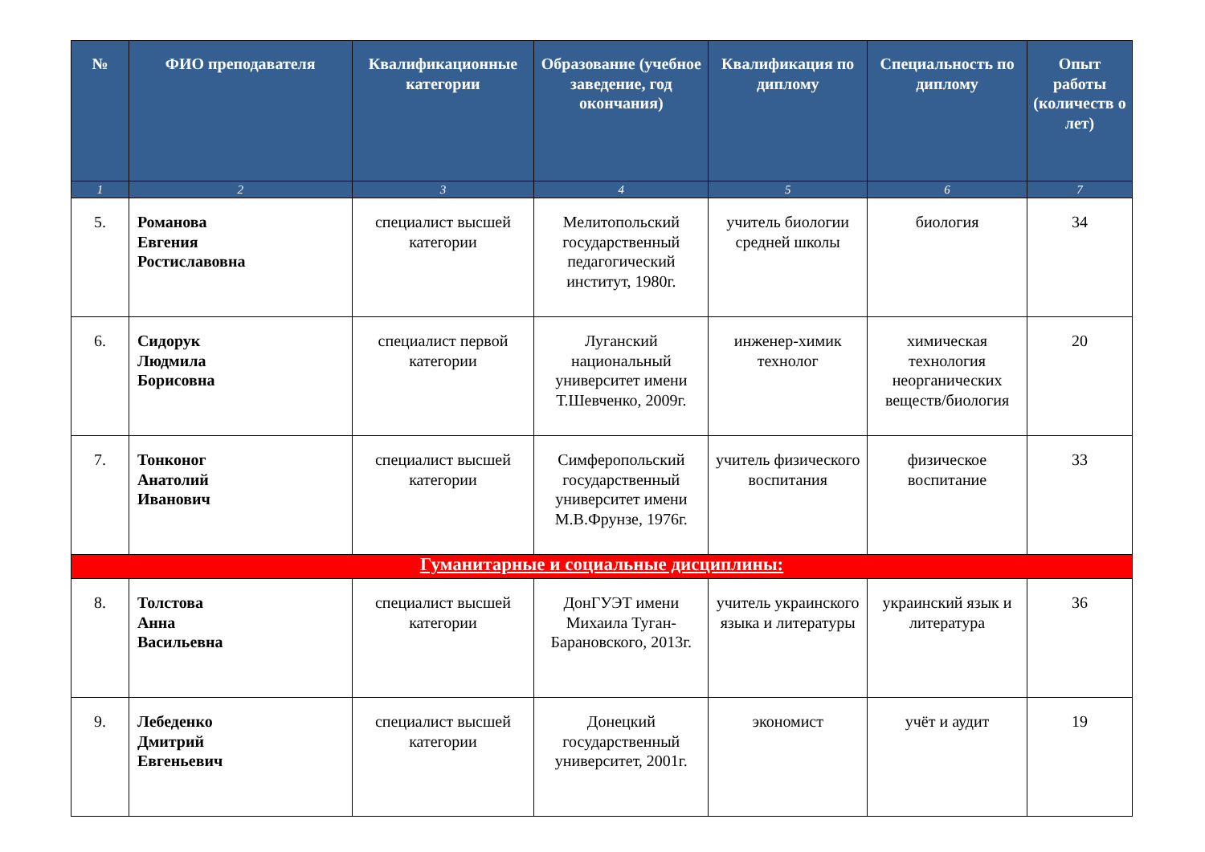| № | ФИО преподавателя | Квалификационные категории | Образование (учебное заведение, год окончания) | Квалификация по диплому | Специальность по диплому | Опыт работы (количеств о лет) |
| --- | --- | --- | --- | --- | --- | --- |
| 1 | 2 | 3 | 4 | 5 | 6 | 7 |
| 5. | Романова Евгения Ростиславовна | специалист высшей категории | Мелитопольский государственный педагогический институт, 1980г. | учитель биологии средней школы | биология | 34 |
| 6. | Сидорук Людмила Борисовна | специалист первой категории | Луганский национальный университет имени Т.Шевченко, 2009г. | инженер-химик технолог | химическая технология неорганических веществ/биология | 20 |
| 7. | Тонконог Анатолий Иванович | специалист высшей категории | Симферопольский государственный университет имени М.В.Фрунзе, 1976г. | учитель физического воспитания | физическое воспитание | 33 |
| Гуманитарные и социальные дисциплины: | | | | | | |
| 8. | Толстова Анна Васильевна | специалист высшей категории | ДонГУЭТ имени Михаила Туган-Барановского, 2013г. | учитель украинского языка и литературы | украинский язык и литература | 36 |
| 9. | Лебеденко Дмитрий Евгеньевич | специалист высшей категории | Донецкий государственный университет, 2001г. | экономист | учёт и аудит | 19 |